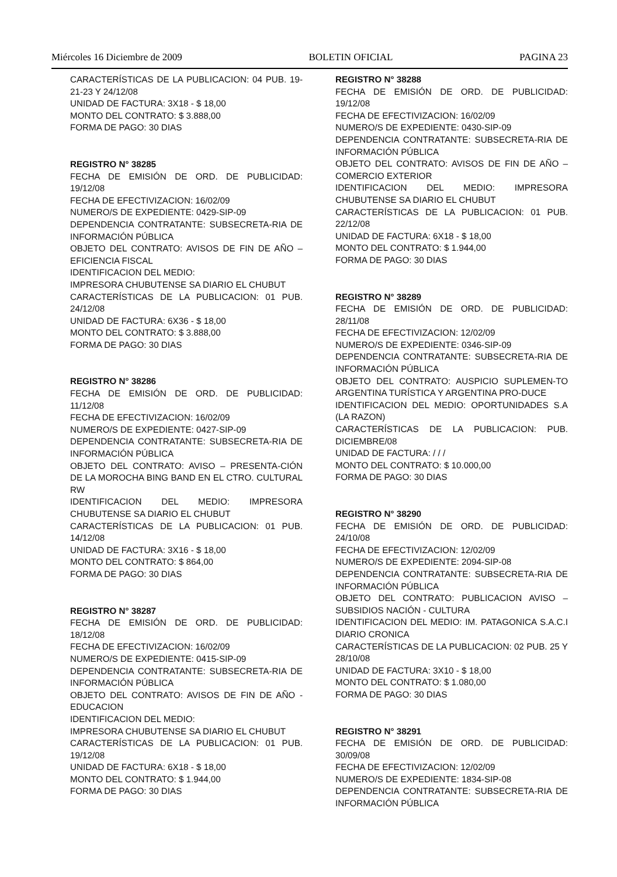Miércoles 16 Diciembre de 2009 BOLETIN OFICIAL PAGINA 23
CARACTERÍSTICAS DE LA PUBLICACION: 04 PUB. 19-21-23 Y 24/12/08
UNIDAD DE FACTURA: 3X18 - $ 18,00
MONTO DEL CONTRATO: $ 3.888,00
FORMA DE PAGO: 30 DIAS
REGISTRO N° 38285
FECHA DE EMISIÓN DE ORD. DE PUBLICIDAD: 19/12/08
FECHA DE EFECTIVIZACION: 16/02/09
NUMERO/S DE EXPEDIENTE: 0429-SIP-09
DEPENDENCIA CONTRATANTE: SUBSECRETA-RIA DE INFORMACIÓN PÚBLICA
OBJETO DEL CONTRATO: AVISOS DE FIN DE AÑO – EFICIENCIA FISCAL
IDENTIFICACION DEL MEDIO:
IMPRESORA CHUBUTENSE SA DIARIO EL CHUBUT
CARACTERÍSTICAS DE LA PUBLICACION: 01 PUB. 24/12/08
UNIDAD DE FACTURA: 6X36 - $ 18,00
MONTO DEL CONTRATO: $ 3.888,00
FORMA DE PAGO: 30 DIAS
REGISTRO N° 38286
FECHA DE EMISIÓN DE ORD. DE PUBLICIDAD: 11/12/08
FECHA DE EFECTIVIZACION: 16/02/09
NUMERO/S DE EXPEDIENTE: 0427-SIP-09
DEPENDENCIA CONTRATANTE: SUBSECRETA-RIA DE INFORMACIÓN PÚBLICA
OBJETO DEL CONTRATO: AVISO – PRESENTA-CIÓN DE LA MOROCHA BING BAND EN EL CTRO. CULTURAL RW
IDENTIFICACION DEL MEDIO: IMPRESORA CHUBUTENSE SA DIARIO EL CHUBUT
CARACTERÍSTICAS DE LA PUBLICACION: 01 PUB. 14/12/08
UNIDAD DE FACTURA: 3X16 - $ 18,00
MONTO DEL CONTRATO: $ 864,00
FORMA DE PAGO: 30 DIAS
REGISTRO N° 38287
FECHA DE EMISIÓN DE ORD. DE PUBLICIDAD: 18/12/08
FECHA DE EFECTIVIZACION: 16/02/09
NUMERO/S DE EXPEDIENTE: 0415-SIP-09
DEPENDENCIA CONTRATANTE: SUBSECRETA-RIA DE INFORMACIÓN PÚBLICA
OBJETO DEL CONTRATO: AVISOS DE FIN DE AÑO - EDUCACION
IDENTIFICACION DEL MEDIO:
IMPRESORA CHUBUTENSE SA DIARIO EL CHUBUT
CARACTERÍSTICAS DE LA PUBLICACION: 01 PUB. 19/12/08
UNIDAD DE FACTURA: 6X18 - $ 18,00
MONTO DEL CONTRATO: $ 1.944,00
FORMA DE PAGO: 30 DIAS
REGISTRO N° 38288
FECHA DE EMISIÓN DE ORD. DE PUBLICIDAD: 19/12/08
FECHA DE EFECTIVIZACION: 16/02/09
NUMERO/S DE EXPEDIENTE: 0430-SIP-09
DEPENDENCIA CONTRATANTE: SUBSECRETA-RIA DE INFORMACIÓN PÚBLICA
OBJETO DEL CONTRATO: AVISOS DE FIN DE AÑO – COMERCIO EXTERIOR
IDENTIFICACION DEL MEDIO: IMPRESORA CHUBUTENSE SA DIARIO EL CHUBUT
CARACTERÍSTICAS DE LA PUBLICACION: 01 PUB. 22/12/08
UNIDAD DE FACTURA: 6X18 - $ 18,00
MONTO DEL CONTRATO: $ 1.944,00
FORMA DE PAGO: 30 DIAS
REGISTRO N° 38289
FECHA DE EMISIÓN DE ORD. DE PUBLICIDAD: 28/11/08
FECHA DE EFECTIVIZACION: 12/02/09
NUMERO/S DE EXPEDIENTE: 0346-SIP-09
DEPENDENCIA CONTRATANTE: SUBSECRETA-RIA DE INFORMACIÓN PÚBLICA
OBJETO DEL CONTRATO: AUSPICIO SUPLEMEN-TO ARGENTINA TURÍSTICA Y ARGENTINA PRO-DUCE
IDENTIFICACION DEL MEDIO: OPORTUNIDADES S.A (LA RAZON)
CARACTERÍSTICAS DE LA PUBLICACION: PUB. DICIEMBRE/08
UNIDAD DE FACTURA: / / /
MONTO DEL CONTRATO: $ 10.000,00
FORMA DE PAGO: 30 DIAS
REGISTRO N° 38290
FECHA DE EMISIÓN DE ORD. DE PUBLICIDAD: 24/10/08
FECHA DE EFECTIVIZACION: 12/02/09
NUMERO/S DE EXPEDIENTE: 2094-SIP-08
DEPENDENCIA CONTRATANTE: SUBSECRETA-RIA DE INFORMACIÓN PÚBLICA
OBJETO DEL CONTRATO: PUBLICACION AVISO – SUBSIDIOS NACIÓN - CULTURA
IDENTIFICACION DEL MEDIO: IM. PATAGONICA S.A.C.I DIARIO CRONICA
CARACTERÍSTICAS DE LA PUBLICACION: 02 PUB. 25 Y 28/10/08
UNIDAD DE FACTURA: 3X10 - $ 18,00
MONTO DEL CONTRATO: $ 1.080,00
FORMA DE PAGO: 30 DIAS
REGISTRO N° 38291
FECHA DE EMISIÓN DE ORD. DE PUBLICIDAD: 30/09/08
FECHA DE EFECTIVIZACION: 12/02/09
NUMERO/S DE EXPEDIENTE: 1834-SIP-08
DEPENDENCIA CONTRATANTE: SUBSECRETA-RIA DE INFORMACIÓN PÚBLICA